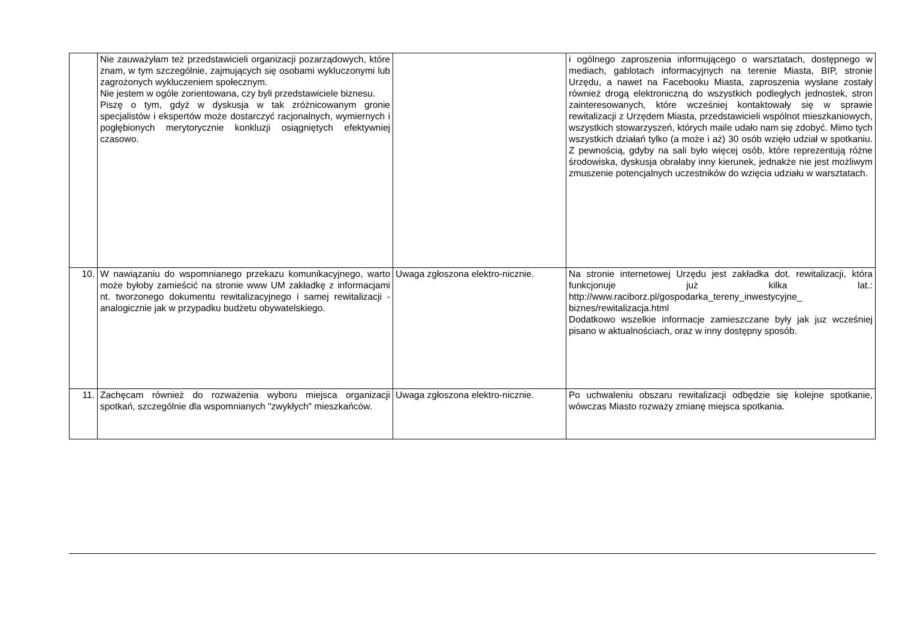| | Nie zauważyłam też przedstawicieli organizacji pozarządowych, które znam, w tym szczególnie, zajmujących się osobami wykluczonymi lub zagrożonych wykluczeniem społecznym. Nie jestem w ogóle zorientowana, czy byli przedstawiciele biznesu. Piszę o tym, gdyż w dyskusja w tak zróżnicowanym gronie specjalistów i ekspertów może dostarczyć racjonalnych, wymiernych i pogłębionych merytorycznie konkluzji osiągniętych efektywniej czasowo. | | i ogólnego zaproszenia informującego o warsztatach, dostępnego w mediach, gablotach informacyjnych na terenie Miasta, BIP, stronie Urzędu, a nawet na Facebooku Miasta, zaproszenia wysłane zostały również drogą elektroniczną do wszystkich podległych jednostek, stron zainteresowanych, które wcześniej kontaktowały się w sprawie rewitalizacji z Urzędem Miasta, przedstawicieli wspólnot mieszkaniowych, wszystkich stowarzyszeń, których maile udało nam się zdobyć. Mimo tych wszystkich działań tylko (a może i aż) 30 osób wzięło udział w spotkaniu. Z pewnością, gdyby na sali było więcej osób, które reprezentują różne środowiska, dyskusja obrałaby inny kierunek, jednakże nie jest możliwym zmuszenie potencjalnych uczestników do wzięcia udziału w warsztatach. |
| 10. | W nawiązaniu do wspomnianego przekazu komunikacyjnego, warto może byłoby zamieścić na stronie www UM zakładkę z informacjami nt. tworzonego dokumentu rewitalizacyjnego i samej rewitalizacji - analogicznie jak w przypadku budżetu obywatelskiego. | Uwaga zgłoszona elektro-nicznie. | Na stronie internetowej Urzędu jest zakładka dot. rewitalizacji, która funkcjonuje już kilka lat.: http://www.raciborz.pl/gospodarka_tereny_inwestycyjne_ biznes/rewitalizacja.html Dodatkowo wszelkie informacje zamieszczane były jak juz wcześniej pisano w aktualnościach, oraz w inny dostępny sposób. |
| 11. | Zachęcam również do rozważenia wyboru miejsca organizacji spotkań, szczególnie dla wspomnianych "zwykłych" mieszkańców. | Uwaga zgłoszona elektro-nicznie. | Po uchwaleniu obszaru rewitalizacji odbędzie się kolejne spotkanie, wówczas Miasto rozważy zmianę miejsca spotkania. |